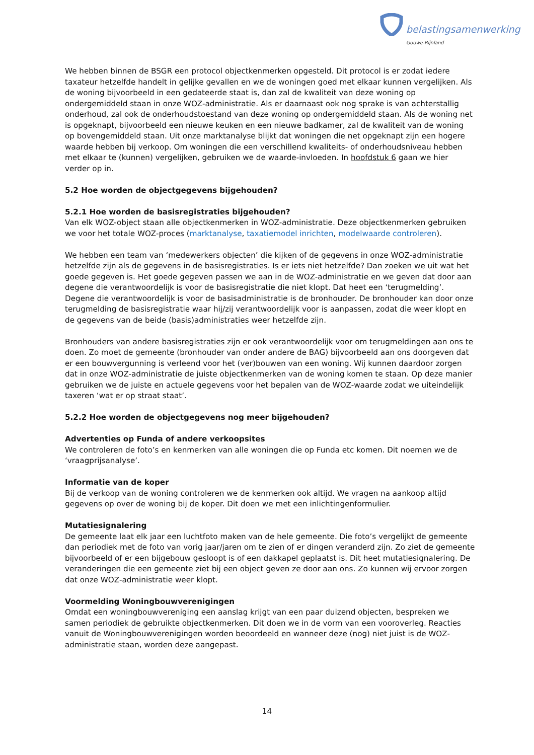belastingsamenwerking
Gouwe-Rijnland
We hebben binnen de BSGR een protocol objectkenmerken opgesteld. Dit protocol is er zodat iedere taxateur hetzelfde handelt in gelijke gevallen en we de woningen goed met elkaar kunnen vergelijken. Als de woning bijvoorbeeld in een gedateerde staat is, dan zal de kwaliteit van deze woning op ondergemiddeld staan in onze WOZ-administratie. Als er daarnaast ook nog sprake is van achterstallig onderhoud, zal ook de onderhoudstoestand van deze woning op ondergemiddeld staan. Als de woning net is opgeknapt, bijvoorbeeld een nieuwe keuken en een nieuwe badkamer, zal de kwaliteit van de woning op bovengemiddeld staan. Uit onze marktanalyse blijkt dat woningen die net opgeknapt zijn een hogere waarde hebben bij verkoop. Om woningen die een verschillend kwaliteits- of onderhoudsniveau hebben met elkaar te (kunnen) vergelijken, gebruiken we de waarde-invloeden. In hoofdstuk 6 gaan we hier verder op in.
5.2 Hoe worden de objectgegevens bijgehouden?
5.2.1 Hoe worden de basisregistraties bijgehouden?
Van elk WOZ-object staan alle objectkenmerken in WOZ-administratie. Deze objectkenmerken gebruiken we voor het totale WOZ-proces (marktanalyse, taxatiemodel inrichten, modelwaarde controleren).
We hebben een team van ‘medewerkers objecten’ die kijken of de gegevens in onze WOZ-administratie hetzelfde zijn als de gegevens in de basisregistraties. Is er iets niet hetzelfde? Dan zoeken we uit wat het goede gegeven is. Het goede gegeven passen we aan in de WOZ-administratie en we geven dat door aan degene die verantwoordelijk is voor de basisregistratie die niet klopt. Dat heet een ‘terugmelding’. Degene die verantwoordelijk is voor de basisadministratie is de bronhouder. De bronhouder kan door onze terugmelding de basisregistratie waar hij/zij verantwoordelijk voor is aanpassen, zodat die weer klopt en de gegevens van de beide (basis)administraties weer hetzelfde zijn.
Bronhouders van andere basisregistraties zijn er ook verantwoordelijk voor om terugmeldingen aan ons te doen. Zo moet de gemeente (bronhouder van onder andere de BAG) bijvoorbeeld aan ons doorgeven dat er een bouwvergunning is verleend voor het (ver)bouwen van een woning. Wij kunnen daardoor zorgen dat in onze WOZ-administratie de juiste objectkenmerken van de woning komen te staan. Op deze manier gebruiken we de juiste en actuele gegevens voor het bepalen van de WOZ-waarde zodat we uiteindelijk taxeren ‘wat er op straat staat’.
5.2.2 Hoe worden de objectgegevens nog meer bijgehouden?
Advertenties op Funda of andere verkoopsites
We controleren de foto’s en kenmerken van alle woningen die op Funda etc komen. Dit noemen we de ‘vraagprijsanalyse’.
Informatie van de koper
Bij de verkoop van de woning controleren we de kenmerken ook altijd. We vragen na aankoop altijd gegevens op over de woning bij de koper. Dit doen we met een inlichtingenformulier.
Mutatiesignalering
De gemeente laat elk jaar een luchtfoto maken van de hele gemeente. Die foto’s vergelijkt de gemeente dan periodiek met de foto van vorig jaar/jaren om te zien of er dingen veranderd zijn. Zo ziet de gemeente bijvoorbeeld of er een bijgebouw gesloopt is of een dakkapel geplaatst is. Dit heet mutatiesignalering. De veranderingen die een gemeente ziet bij een object geven ze door aan ons. Zo kunnen wij ervoor zorgen dat onze WOZ-administratie weer klopt.
Voormelding Woningbouwverenigingen
Omdat een woningbouwvereniging een aanslag krijgt van een paar duizend objecten, bespreken we samen periodiek de gebruikte objectkenmerken. Dit doen we in de vorm van een vooroverleg. Reacties vanuit de Woningbouwverenigingen worden beoordeeld en wanneer deze (nog) niet juist is de WOZ-administratie staan, worden deze aangepast.
14